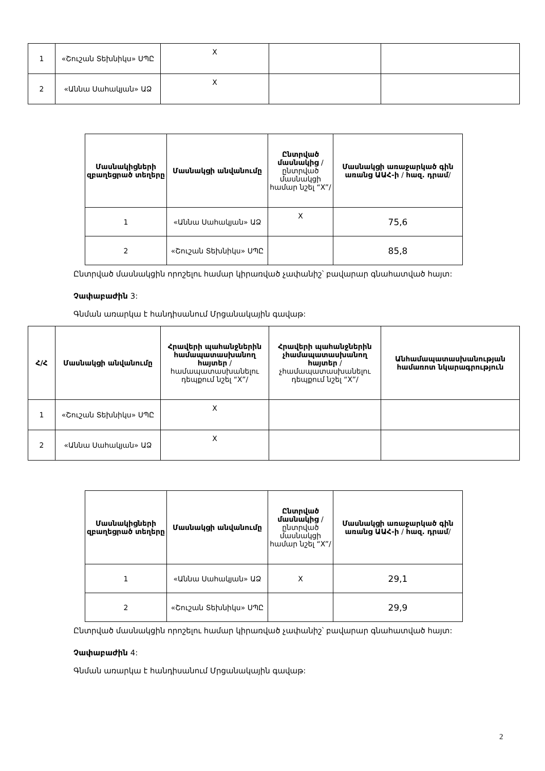| 1 | «Շուշան Տեխնիկս» ՍՊԸ | X | | |
| 2 | «Աննա Սահակյան» ԱՁ | X | | |
| Մասնակիցների զբաղեցրած տեղերը | Մասնակցի անվանումը | Ընտրված մասնակից /ընտրված մասնակցի համար նշել “X”/ | Մասնակցի առաջարկած գին առանց ԱԱՀ-ի / հազ. դրամ / |
| --- | --- | --- | --- |
| 1 | «Աննա Սահակյան» ԱՁ | X | 75,6 |
| 2 | «Շուշան Տեխնիկս» ՍՊԸ | | 85,8 |
Ընտրված մասնակցին որոշելու համար կիրառված չափանիշ՝ բավարար գնահատված հայտ:
Չափաբաժին 3:
Գնման առարկա է հանդիսանում Մրցանակային գավաթ:
| Հ/Հ | Մասնակցի անվանումը | Հրավերի պահանջներին համապատասխանող հայտեր /համապատասխանելու դեպքում նշել “X”/ | Հրավերի պահանջներին չհամապատասխանող հայտեր /չհամապատասխանելու դեպքում նշել “X”/ | Անհամապատասխանության համառոտ նկարագրություն |
| --- | --- | --- | --- | --- |
| 1 | «Շուշան Տեխնիկս» ՍՊԸ | X | | |
| 2 | «Աննա Սահակյան» ԱՁ | X | | |
| Մասնակիցների զբաղեցրած տեղերը | Մասնակցի անվանումը | Ընտրված մասնակից /ընտրված մասնակցի համար նշել “X”/ | Մասնակցի առաջարկած գին առանց ԱԱՀ-ի / հազ. դրամ / |
| --- | --- | --- | --- |
| 1 | «Աննա Սահակյան» ԱՁ | X | 29,1 |
| 2 | «Շուշան Տեխնիկս» ՍՊԸ | | 29,9 |
Ընտրված մասնակցին որոշելու համար կիրառված չափանիշ՝ բավարար գնահատված հայտ:
Չափաբաժին 4:
Գնման առարկա է հանդիսանում Մրցանակային գավաթ:
2